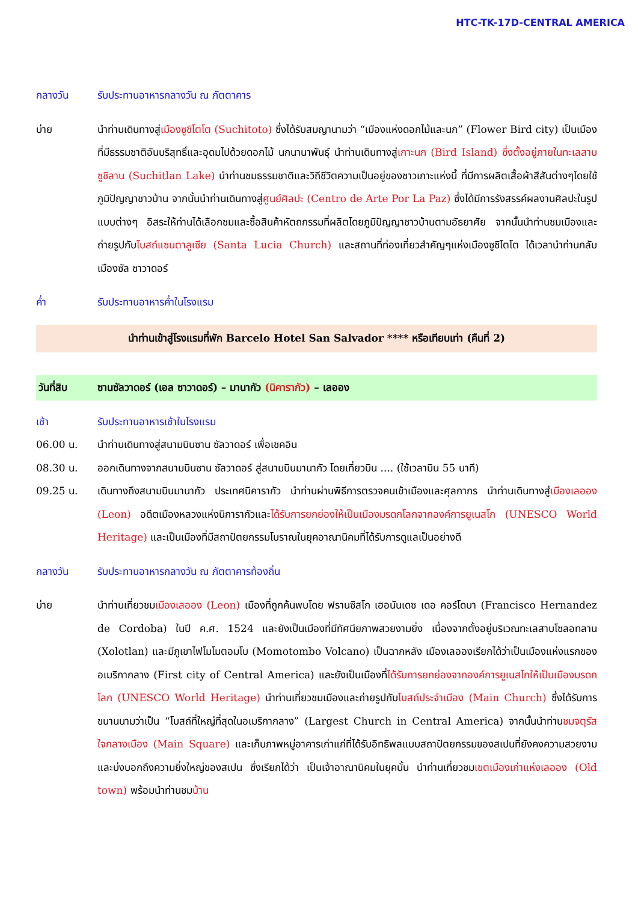HTC-TK-17D-CENTRAL AMERICA
กลางวัน รับประทานอาหารกลางวัน ณ ภัตตาคาร
บ่าย นำท่านเดินทางสู่เมืองซูชิโตโต (Suchitoto) ซึ่งได้รับสมญานามว่า “เมืองแห่งดอกไม้และนก” (Flower Bird city) เป็นเมืองที่มีธรรมชาติอันบริสุทธิ์และอุดมไปด้วยดอกไม้ นกนานาพันธุ์ นำท่านเดินทางสู่เกาะนก (Bird Island) ซึ่งตั้งอยู่ภายในทะเลสาบซูชิลาน (Suchitlan Lake) นำท่านชมธรรมชาติและวิถีชีวิตความเป็นอยู่ของชาวเกาะแห่งนี้ ที่มีการผลิตเสื้อผ้าสีสันต่างๆโดยใช้ภูมิปัญญาชาวบ้าน จากนั้นนำท่านเดินทางสู่ศูนย์ศิลปะ (Centro de Arte Por La Paz) ซึ่งได้มีการรังสรรค์ผลงานศิลปะในรูปแบบต่างๆ อิสระให้ท่านได้เลือกชมและซื้อสินค้าหัตถกรรมที่ผลิตโดยภูมิปัญญาชาวบ้านตามอัธยาศัย จากนั้นนำท่านชมเมืองและถ่ายรูปกับโบสถ์แซนตาลูเซีย (Santa Lucia Church) และสถานที่ท่องเที่ยวสำคัญๆแห่งเมืองซูชิโตโต ได้เวลานำท่านกลับเมืองซัล ซาวาดอร์
ค่ำ รับประทานอาหารค่ำในโรงแรม
นำท่านเข้าสู่โรงแรมที่พัก Barcelo Hotel San Salvador **** หรือเทียบเท่า (คืนที่ 2)
วันที่สิบ ซานซัลวาดอร์ (เอล ซาวาดอร์) – มานากัว (นิคารากัว) – เลออง
เช้า รับประทานอาหารเช้าในโรงแรม
06.00 น. นำท่านเดินทางสู่สนามบินซาน ซัลวาดอร์ เพื่อเชคอิน
08.30 น. ออกเดินทางจากสนามบินซาน ซัลวาดอร์ สู่สนามบินมานากัว โดยเที่ยวบิน .... (ใช้เวลาบิน 55 นาที)
09.25 น. เดินทางถึงสนามบินมานากัว ประเทศนิคารากัว นำท่านผ่านพิธีการตรวจคนเข้าเมืองและศุลกากร นำท่านเดินทางสู่เมืองเลออง (Leon) อดีตเมืองหลวงแห่งนิการากัวและได้รับการยกย่องให้เป็นเมืองมรดกโลกจากองค์การยูเนสโก (UNESCO World Heritage) และเป็นเมืองที่มีสถาปัตยกรรมโบราณในยุคอาณานิคมที่ได้รับการดูแลเป็นอย่างดี
กลางวัน รับประทานอาหารกลางวัน ณ ภัตตาคารท้องถิ่น
บ่าย นำท่านเที่ยวชมเมืองเลออง (Leon) เมืองที่ถูกค้นพบโดย ฟรานซิสโก เฮอนันเดซ เดอ คอร์โดบา (Francisco Hernandez de Cordoba) ในปี ค.ศ. 1524 และยังเป็นเมืองที่มีทัศนียภาพสวยงามยิ่ง เนื่องจากตั้งอยู่บริเวณทะเลสาบโซลอทลาน (Xolotlan) และมีภูเขาไฟโมโมตอมโบ (Momotombo Volcano) เป็นฉากหลัง เมืองเลอองเรียกได้ว่าเป็นเมืองแห่งแรกของอเมริกากลาง (First city of Central America) และยังเป็นเมืองที่ได้รับการยกย่องจากองค์การยูเนสโกให้เป็นเมืองมรดกโลก (UNESCO World Heritage) นำท่านเที่ยวชมเมืองและถ่ายรูปกับโบสถ์ประจำเมือง (Main Church) ซึ่งได้รับการขนานนามว่าเป็น “โบสถ์ที่ใหญ่ที่สุดในอเมริกากลาง” (Largest Church in Central America) จากนั้นนำท่านชมจตุรัสใจกลางเมือง (Main Square) และเก็บภาพหมู่อาคารเก่าแก่ที่ได้รับอิทธิพลแบบสถาปัตยกรรมของสเปนที่ยังคงความสวยงามและบ่งบอกถึงความยิ่งใหญ่ของสเปน ซึ่งเรียกได้ว่า เป็นเจ้าอาณานิคมในยุคนั้น นำท่านเที่ยวชมเขตเมืองเก่าแห่งเลออง (Old town) พร้อมนำท่านชมบ้าน